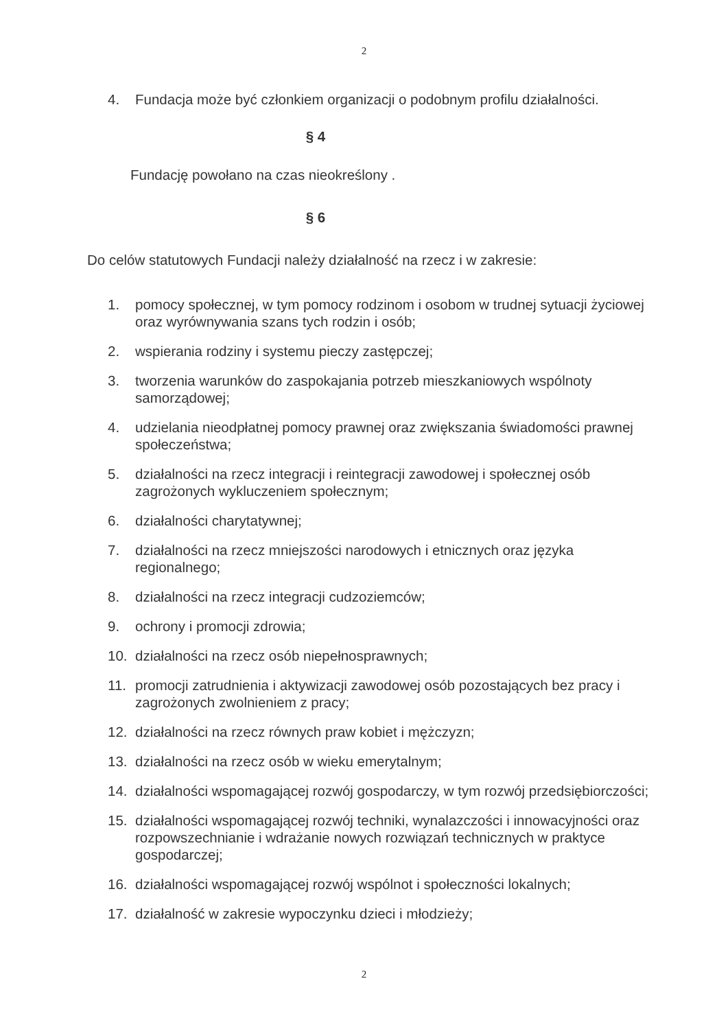2
4. Fundacja może być członkiem organizacji o podobnym profilu działalności.
§ 4
Fundację powołano na czas nieokreślony .
§ 6
Do celów statutowych Fundacji należy działalność na rzecz i w zakresie:
1. pomocy społecznej, w tym pomocy rodzinom i osobom w trudnej sytuacji życiowej oraz wyrównywania szans tych rodzin i osób;
2. wspierania rodziny i systemu pieczy zastępczej;
3. tworzenia warunków do zaspokajania potrzeb mieszkaniowych wspólnoty samorządowej;
4. udzielania nieodpłatnej pomocy prawnej oraz zwiększania świadomości prawnej społeczeństwa;
5. działalności na rzecz integracji i reintegracji zawodowej i społecznej osób zagrożonych wykluczeniem społecznym;
6. działalności charytatywnej;
7. działalności na rzecz mniejszości narodowych i etnicznych oraz języka regionalnego;
8. działalności na rzecz integracji cudzoziemców;
9. ochrony i promocji zdrowia;
10. działalności na rzecz osób niepełnosprawnych;
11. promocji zatrudnienia i aktywizacji zawodowej osób pozostających bez pracy i zagrożonych zwolnieniem z pracy;
12. działalności na rzecz równych praw kobiet i mężczyzn;
13. działalności na rzecz osób w wieku emerytalnym;
14. działalności wspomagającej rozwój gospodarczy, w tym rozwój przedsiębiorczości;
15. działalności wspomagającej rozwój techniki, wynalazczości i innowacyjności oraz rozpowszechnianie i wdrażanie nowych rozwiązań technicznych w praktyce gospodarczej;
16. działalności wspomagającej rozwój wspólnot i społeczności lokalnych;
17. działalność w zakresie wypoczynku dzieci i młodzieży;
2